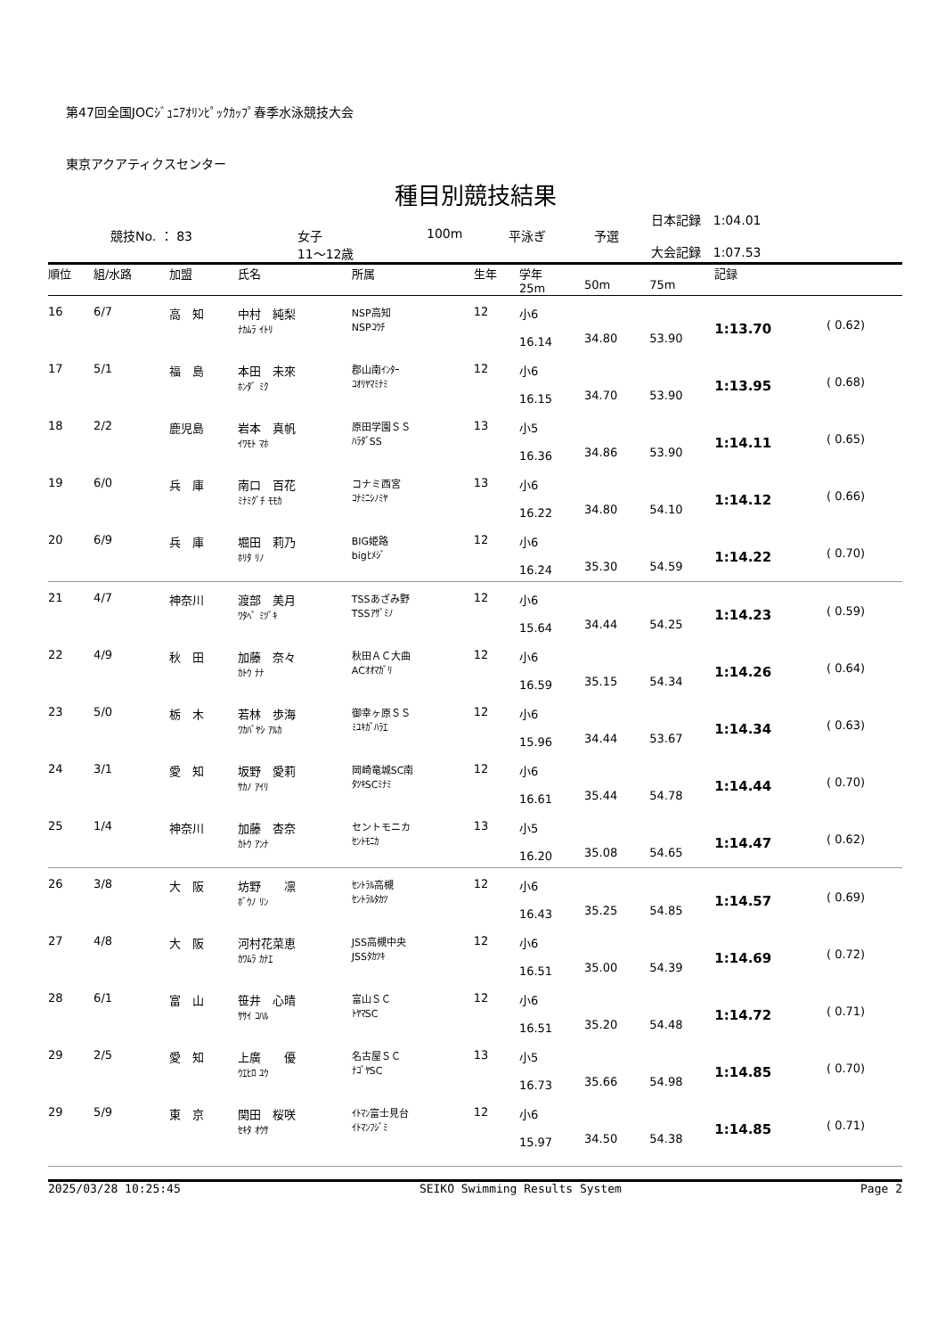第47回全国JOCｼﾞｭﾆｱｵﾘﾝﾋﾟｯｸｶｯﾌﾟ春季水泳競技大会
東京アクアティクスセンター
種目別競技結果
| | 競技No. ： 83 | 女子 11～12歳 | 100m | 平泳ぎ | 予選 | 日本記録 1:04.01 大会記録 1:07.53 |
| 順位 | 組/水路 | 加盟 | 氏名 | 所属 | 生年 | 学年 25m | 50m | 75m | 記録 | |
| --- | --- | --- | --- | --- | --- | --- | --- | --- | --- | --- |
| 16 | 6/7 | 高 知 | 中村 純梨 ﾅｶﾑﾗ ｲﾄﾘ | NSP高知 NSPｺｳﾁ | 12 | 小6 16.14 | 34.80 | 53.90 | 1:13.70 | ( 0.62) |
| 17 | 5/1 | 福 島 | 本田 未來 ﾎﾝﾀﾞ ﾐｸ | 郡山南ｲﾝﾀｰ ｺｵﾘﾔﾏﾐﾅﾐ | 12 | 小6 16.15 | 34.70 | 53.90 | 1:13.95 | ( 0.68) |
| 18 | 2/2 | 鹿児島 | 岩本 真帆 ｲﾜﾓﾄ ﾏﾎ | 原田学園ＳＳ ﾊﾗﾀﾞSS | 13 | 小5 16.36 | 34.86 | 53.90 | 1:14.11 | ( 0.65) |
| 19 | 6/0 | 兵 庫 | 南口 百花 ﾐﾅﾐｸﾞﾁ ﾓﾓｶ | コナミ西宮 ｺﾅﾐﾆｼﾉﾐﾔ | 13 | 小6 16.22 | 34.80 | 54.10 | 1:14.12 | ( 0.66) |
| 20 | 6/9 | 兵 庫 | 堀田 莉乃 ﾎﾘﾀ ﾘﾉ | BIG姫路 bigﾋﾒｼﾞ | 12 | 小6 16.24 | 35.30 | 54.59 | 1:14.22 | ( 0.70) |
| 21 | 4/7 | 神奈川 | 渡部 美月 ﾜﾀﾍﾞ ﾐﾂﾞｷ | TSSあざみ野 TSSｱｻﾞﾐﾉ | 12 | 小6 15.64 | 34.44 | 54.25 | 1:14.23 | ( 0.59) |
| 22 | 4/9 | 秋 田 | 加藤 奈々 ｶﾄｳ ﾅﾅ | 秋田ＡＣ大曲 ACｵｵﾏｶﾞﾘ | 12 | 小6 16.59 | 35.15 | 54.34 | 1:14.26 | ( 0.64) |
| 23 | 5/0 | 栃 木 | 若林 歩海 ﾜｶﾊﾞﾔｼ ｱﾙｶ | 御幸ヶ原ＳＳ ﾐﾕｷｶﾞﾊﾗｴ | 12 | 小6 15.96 | 34.44 | 53.67 | 1:14.34 | ( 0.63) |
| 24 | 3/1 | 愛 知 | 坂野 愛莉 ｻｶﾉ ｱｲﾘ | 岡崎竜城SC南 ﾀﾂｷSCﾐﾅﾐ | 12 | 小6 16.61 | 35.44 | 54.78 | 1:14.44 | ( 0.70) |
| 25 | 1/4 | 神奈川 | 加藤 杏奈 ｶﾄｳ ｱﾝﾅ | セントモニカ ｾﾝﾄﾓﾆｶ | 13 | 小5 16.20 | 35.08 | 54.65 | 1:14.47 | ( 0.62) |
| 26 | 3/8 | 大 阪 | 坊野 凛 ﾎﾞｳﾉ ﾘﾝ | ｾﾝﾄﾗﾙ高槻 ｾﾝﾄﾗﾙﾀｶﾂ | 12 | 小6 16.43 | 35.25 | 54.85 | 1:14.57 | ( 0.69) |
| 27 | 4/8 | 大 阪 | 河村花菜恵 ｶﾜﾑﾗ ｶﾅｴ | JSS高槻中央 JSSﾀｶﾂｷ | 12 | 小6 16.51 | 35.00 | 54.39 | 1:14.69 | ( 0.72) |
| 28 | 6/1 | 富 山 | 笹井 心晴 ｻｻｲ ｺﾊﾙ | 富山ＳＣ ﾄﾔﾏSC | 12 | 小6 16.51 | 35.20 | 54.48 | 1:14.72 | ( 0.71) |
| 29 | 2/5 | 愛 知 | 上廣 優 ｳｴﾋﾛ ﾕｳ | 名古屋ＳＣ ﾅｺﾞﾔSC | 13 | 小5 16.73 | 35.66 | 54.98 | 1:14.85 | ( 0.70) |
| 29 | 5/9 | 東 京 | 関田 桜咲 ｾｷﾀ ｵｳｻ | ｲﾄﾏﾝ富士見台 ｲﾄﾏﾝﾌｼﾞﾐ | 12 | 小6 15.97 | 34.50 | 54.38 | 1:14.85 | ( 0.71) |
2025/03/28 10:25:45 SEIKO Swimming Results System Page 2